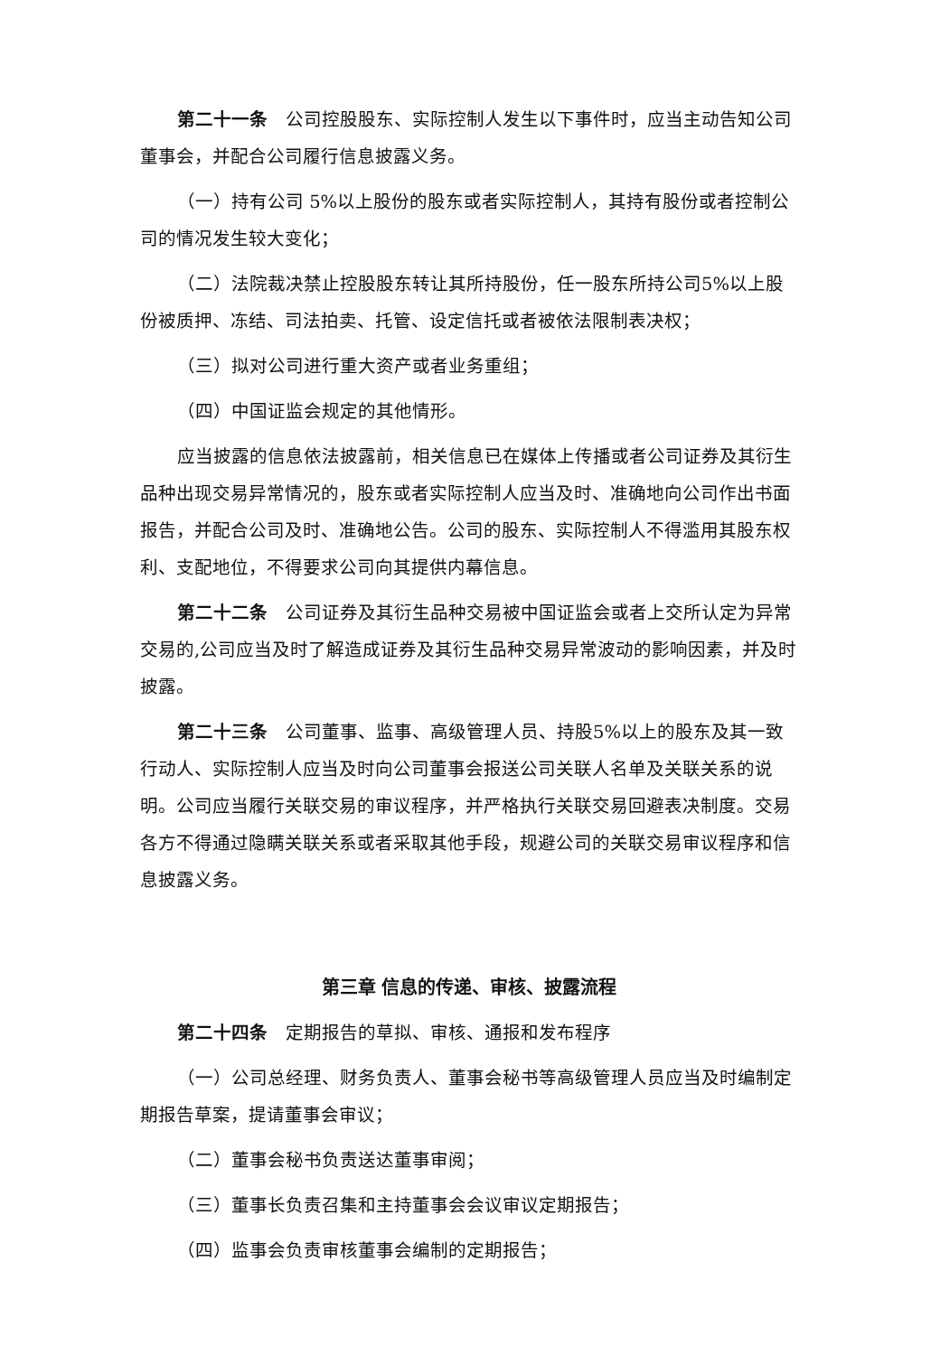第二十一条　公司控股股东、实际控制人发生以下事件时，应当主动告知公司董事会，并配合公司履行信息披露义务。
（一）持有公司 5%以上股份的股东或者实际控制人，其持有股份或者控制公司的情况发生较大变化；
（二）法院裁决禁止控股股东转让其所持股份，任一股东所持公司5%以上股份被质押、冻结、司法拍卖、托管、设定信托或者被依法限制表决权；
（三）拟对公司进行重大资产或者业务重组；
（四）中国证监会规定的其他情形。
应当披露的信息依法披露前，相关信息已在媒体上传播或者公司证券及其衍生品种出现交易异常情况的，股东或者实际控制人应当及时、准确地向公司作出书面报告，并配合公司及时、准确地公告。公司的股东、实际控制人不得滥用其股东权利、支配地位，不得要求公司向其提供内幕信息。
第二十二条　公司证券及其衍生品种交易被中国证监会或者上交所认定为异常交易的,公司应当及时了解造成证券及其衍生品种交易异常波动的影响因素，并及时披露。
第二十三条　公司董事、监事、高级管理人员、持股5%以上的股东及其一致行动人、实际控制人应当及时向公司董事会报送公司关联人名单及关联关系的说明。公司应当履行关联交易的审议程序，并严格执行关联交易回避表决制度。交易各方不得通过隐瞒关联关系或者采取其他手段，规避公司的关联交易审议程序和信息披露义务。
第三章 信息的传递、审核、披露流程
第二十四条　定期报告的草拟、审核、通报和发布程序
（一）公司总经理、财务负责人、董事会秘书等高级管理人员应当及时编制定期报告草案，提请董事会审议；
（二）董事会秘书负责送达董事审阅；
（三）董事长负责召集和主持董事会会议审议定期报告；
（四）监事会负责审核董事会编制的定期报告；